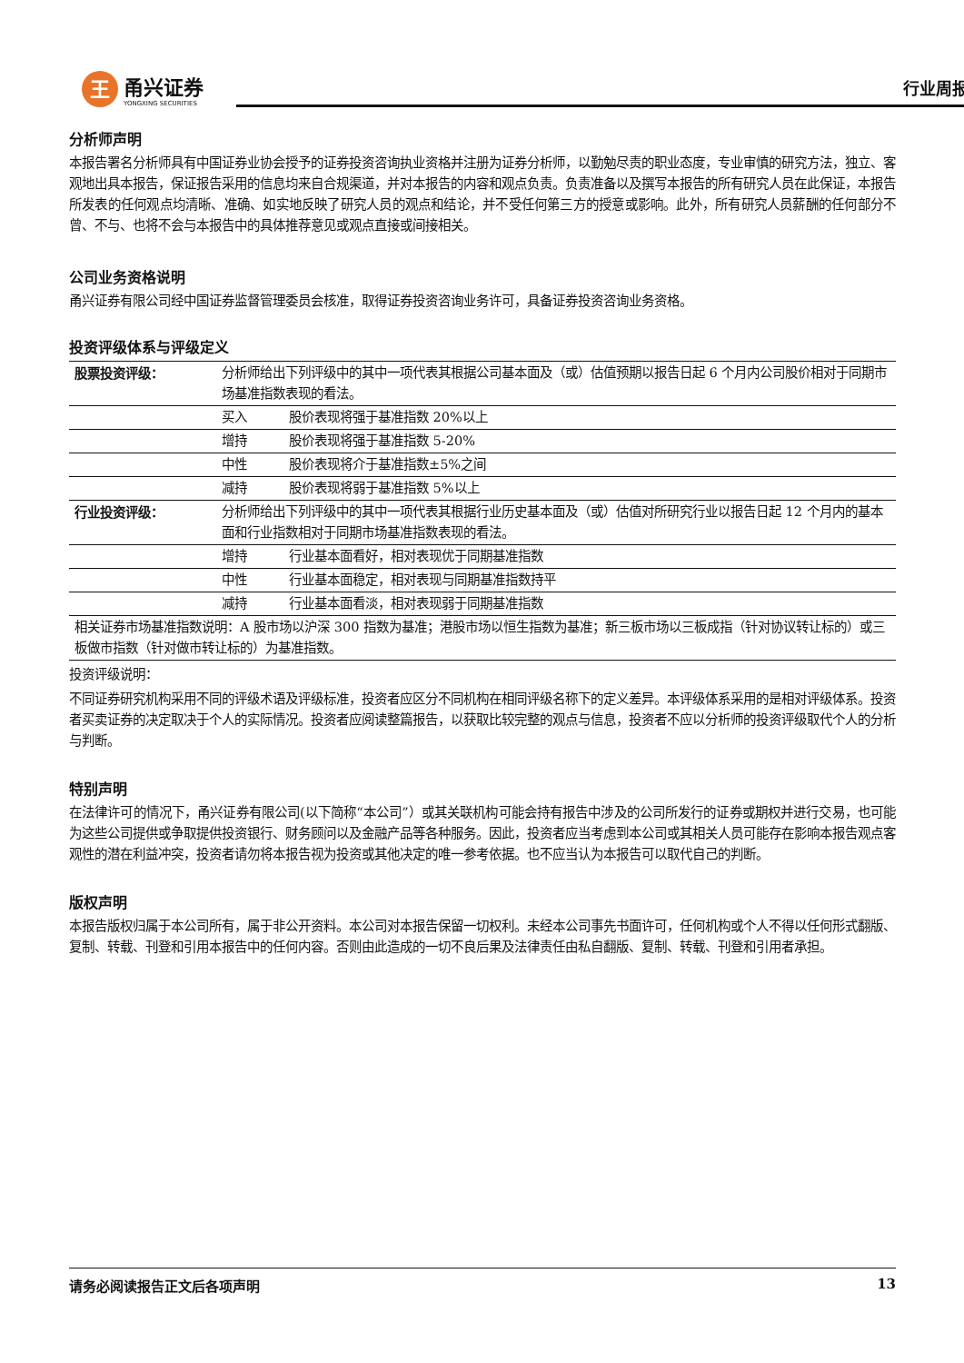王
甬兴证券
YONGXING SECURITIES
行业周报
分析师声明
本报告署名分析师具有中国证券业协会授予的证券投资咨询执业资格并注册为证券分析师，以勤勉尽责的职业态度，专业审慎的研究方法，独立、客观地出具本报告，保证报告采用的信息均来自合规渠道，并对本报告的内容和观点负责。负责准备以及撰写本报告的所有研究人员在此保证，本报告所发表的任何观点均清晰、准确、如实地反映了研究人员的观点和结论，并不受任何第三方的授意或影响。此外，所有研究人员薪酬的任何部分不曾、不与、也将不会与本报告中的具体推荐意见或观点直接或间接相关。
公司业务资格说明
甬兴证券有限公司经中国证券监督管理委员会核准，取得证券投资咨询业务许可，具备证券投资咨询业务资格。
投资评级体系与评级定义
| 股票投资评级： | 分析师给出下列评级中的其中一项代表其根据公司基本面及（或）估值预期以报告日起 6 个月内公司股价相对于同期市场基准指数表现的看法。 | |
| | 买入 | 股价表现将强于基准指数 20%以上 |
| | 增持 | 股价表现将强于基准指数 5-20% |
| | 中性 | 股价表现将介于基准指数±5%之间 |
| | 减持 | 股价表现将弱于基准指数 5%以上 |
| 行业投资评级： | 分析师给出下列评级中的其中一项代表其根据行业历史基本面及（或）估值对所研究行业以报告日起 12 个月内的基本面和行业指数相对于同期市场基准指数表现的看法。 | |
| | 增持 | 行业基本面看好，相对表现优于同期基准指数 |
| | 中性 | 行业基本面稳定，相对表现与同期基准指数持平 |
| | 减持 | 行业基本面看淡，相对表现弱于同期基准指数 |
| 相关证券市场基准指数说明：A 股市场以沪深 300 指数为基准；港股市场以恒生指数为基准；新三板市场以三板成指（针对协议转让标的）或三板做市指数（针对做市转让标的）为基准指数。 | | |
投资评级说明：
不同证券研究机构采用不同的评级术语及评级标准，投资者应区分不同机构在相同评级名称下的定义差异。本评级体系采用的是相对评级体系。投资者买卖证券的决定取决于个人的实际情况。投资者应阅读整篇报告，以获取比较完整的观点与信息，投资者不应以分析师的投资评级取代个人的分析与判断。
特别声明
在法律许可的情况下，甬兴证券有限公司(以下简称“本公司”）或其关联机构可能会持有报告中涉及的公司所发行的证券或期权并进行交易，也可能为这些公司提供或争取提供投资银行、财务顾问以及金融产品等各种服务。因此，投资者应当考虑到本公司或其相关人员可能存在影响本报告观点客观性的潜在利益冲突，投资者请勿将本报告视为投资或其他决定的唯一参考依据。也不应当认为本报告可以取代自己的判断。
版权声明
本报告版权归属于本公司所有，属于非公开资料。本公司对本报告保留一切权利。未经本公司事先书面许可，任何机构或个人不得以任何形式翻版、复制、转载、刊登和引用本报告中的任何内容。否则由此造成的一切不良后果及法律责任由私自翻版、复制、转载、刊登和引用者承担。
请务必阅读报告正文后各项声明 13